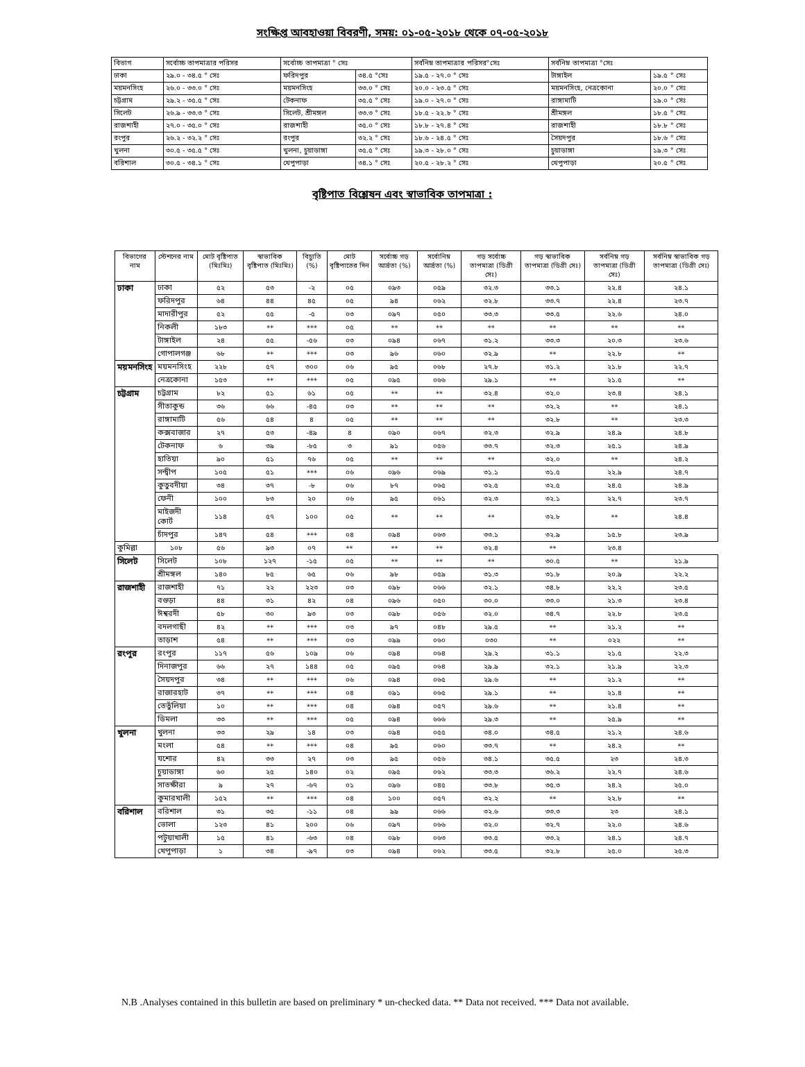সংক্ষিপ্ত আবহাওয়া বিবরণী, সময়: ০১-০৫-২০১৮ থেকে ০৭-০৫-২০১৮
| বিভাগ | সর্বোচ্চ তাপমাত্রার পরিসর | সর্বোচ্চ তাপমাত্রা ° সেঃ | | সর্বনিম্ন তাপমাত্রার পরিসর°সেঃ | সর্বনিম্ন তাপমাত্রা °সেঃ | |
| --- | --- | --- | --- | --- | --- | --- |
| ঢাকা | ২৯.০ - ৩৪.৫ ° সেঃ | ফরিদপুর | ৩৪.৫ °সেঃ | ১৯.৫ - ২৭.০ ° সেঃ | টাঙ্গাইল | ১৯.৫ ° সেঃ |
| ময়মনসিংহ | ২৬.০ - ৩৩.০ ° সেঃ | ময়মনসিংহ | ৩৩.০ ° সেঃ | ২০.০ - ২৩.৫ ° সেঃ | ময়মনসিংহ, নেত্রকোনা | ২০.০ ° সেঃ |
| চট্টগ্রাম | ২৯.২ - ৩৫.৫ ° সেঃ | টেকনাফ | ৩৫.৫ ° সেঃ | ১৯.০ - ২৭.০ ° সেঃ | রাঙ্গামাটি | ১৯.০ ° সেঃ |
| সিলেট | ২৬.৯ - ৩৩.৩ ° সেঃ | সিলেট, শ্রীমঙ্গল | ৩৩.৩ ° সেঃ | ১৮.৫ - ২২.৮ ° সেঃ | শ্রীমঙ্গল | ১৮.৫ ° সেঃ |
| রাজশাহী | ২৭.০ - ৩৫.০ ° সেঃ | রাজশাহী | ৩৫.০ ° সেঃ | ১৮.৮ - ২৭.৪ ° সেঃ | রাজশাহী | ১৮.৮ ° সেঃ |
| রংপুর | ২৬.২ - ৩২.২ ° সেঃ | রংপুর | ৩২.২ ° সেঃ | ১৮.৬ - ২৪.৫ ° সেঃ | সৈয়দপুর | ১৮.৬ ° সেঃ |
| খুলনা | ৩০.৫ - ৩৫.৫ ° সেঃ | খুলনা, চুয়াডাঙ্গা | ৩৫.৫ ° সেঃ | ১৯.৩ - ২৮.০ ° সেঃ | চুয়াডাঙ্গা | ১৯.৩ ° সেঃ |
| বরিশাল | ৩০.৫ - ৩৪.১ ° সেঃ | খেপুপাড়া | ৩৪.১ ° সেঃ | ২০.৫ - ২৮.২ ° সেঃ | খেপুপাড়া | ২০.৫ ° সেঃ |
বৃষ্টিপাত বিশ্লেষন এবং স্বাভাবিক তাপমাত্রা :
| বিভাগের নাম | স্টেশনের নাম | মোট বৃষ্টিপাত (মিঃমিঃ) | স্বাভাবিক বৃষ্টিপাত (মিঃমিঃ) | বিচ্যুতি (%) | মোট বৃষ্টিপাতের দিন | সর্বোচ্চ গড় আর্দ্রতা (%) | সর্বোনিম্ন আর্দ্রতা (%) | গড় সর্বোচ্চ তাপমাত্রা (ডিগ্রী সেঃ) | গড় স্বাভাবিক তাপমাত্রা (ডিগ্রী সেঃ) | সর্বনিম্ন গড় তাপমাত্রা (ডিগ্রী সেঃ) | সর্বনিম্ন স্বাভাবিক গড় তাপমাত্রা (ডিগ্রী সেঃ) |
| --- | --- | --- | --- | --- | --- | --- | --- | --- | --- | --- | --- |
| ঢাকা | ঢাকা | ৫২ | ৫৩ | -২ | ০৫ | ০৯৩ | ০৫৯ | ৩২.৩ | ৩৩.১ | ২২.৪ | ২৪.১ |
| | ফরিদপুর | ৬৪ | ৪৪ | ৪৫ | ০৫ | ৯৪ | ০৬২ | ৩২.৮ | ৩৩.৭ | ২২.৪ | ২৩.৭ |
| | মাদারীপুর | ৫২ | ৫৫ | -৫ | ০৩ | ০৯৭ | ০৫০ | ৩৩.৩ | ৩৩.৫ | ২২.৬ | ২৪.০ |
| | নিকলী | ১৮৩ | ** | *** | ০৫ | ** | ** | ** | ** | ** | ** |
| | টাঙ্গাইল | ২৪ | ৫৫ | -৫৬ | ০৩ | ০৯৪ | ০৬৭ | ৩১.২ | ৩৩.৩ | ২০.৩ | ২৩.৬ |
| | গোপালগঞ্জ | ৬৮ | ** | *** | ০৩ | ৯৬ | ০৬০ | ৩২.৯ | ** | ২২.৮ | ** |
| ময়মনসিংহ | ময়মনসিংহ | ২২৮ | ৫৭ | ৩০০ | ০৬ | ৯৫ | ০৬৮ | ২৭.৮ | ৩১.২ | ২১.৮ | ২২.৭ |
| | নেত্রকোনা | ১৫৩ | ** | *** | ০৫ | ০৯৫ | ০৬৬ | ২৯.১ | ** | ২১.৫ | ** |
| চট্টগ্রাম | চট্টগ্রাম | ৮২ | ৫১ | ৬১ | ০৫ | ** | ** | ৩২.৪ | ৩২.০ | ২৩.৪ | ২৪.১ |
| | সীতাকুন্ড | ৩৬ | ৬৬ | -৪৫ | ০৩ | ** | ** | ** | ৩২.২ | ** | ২৪.১ |
| | রাঙ্গামাটি | ৫৬ | ৫৪ | ৪ | ০৫ | ** | ** | ** | ৩২.৮ | ** | ২৩.৩ |
| | কক্সবাজার | ২৭ | ৫৩ | -৪৯ | ৪ | ০৯০ | ০৬৭ | ৩২.৩ | ৩২.৯ | ২৪.৯ | ২৪.৮ |
| | টেকনাফ | ৬ | ৩৯ | -৮৫ | ৩ | ৯১ | ০৫৬ | ৩৩.৭ | ৩২.৩ | ২৫.১ | ২৪.৯ |
| | হাতিয়া | ৯০ | ৫১ | ৭৬ | ০৫ | ** | ** | ** | ৩২.০ | ** | ২৪.২ |
| | সন্দ্বীপ | ১০৫ | ৫১ | *** | ০৬ | ০৯৬ | ০৬৯ | ৩১.১ | ৩১.৫ | ২২.৯ | ২৪.৭ |
| | কুতুবদীয়া | ৩৪ | ৩৭ | -৮ | ০৬ | ৮৭ | ০৬৫ | ৩২.৫ | ৩২.৫ | ২৪.৫ | ২৪.৯ |
| | ফেনী | ১০০ | ৮৩ | ২০ | ০৬ | ৯৫ | ০৬১ | ৩২.৩ | ৩২.১ | ২২.৭ | ২৩.৭ |
| | মাইজদী কোর্ট | ১১৪ | ৫৭ | ১০০ | ০৫ | ** | ** | ** | ৩২.৮ | ** | ২৪.৪ |
| | চাঁদপুর | ১৪৭ | ৫৪ | *** | ০৪ | ০৯৪ | ০৬৩ | ৩৩.১ | ৩২.৯ | ১৫.৮ | ২৩.৯ |
| কুমিল্লা | ১০৮ | ৫৬ | ৯৩ | ০৭ | ** | ** | ** | ৩২.৪ | ** | ২৩.৪ | |
| সিলেট | সিলেট | ১০৮ | ১২৭ | -১৫ | ০৫ | ** | ** | ** | ৩০.৫ | ** | ২১.৯ |
| | শ্রীমঙ্গল | ১৪০ | ৮৫ | ৬৫ | ০৬ | ৯৮ | ০৫৯ | ৩১.৩ | ৩১.৮ | ২০.৯ | ২২.২ |
| রাজশাহী | রাজশাহী | ৭১ | ২২ | ২২৩ | ০৩ | ০৯৮ | ০৬৬ | ৩২.১ | ৩৪.৮ | ২২.২ | ২৩.৫ |
| | বগুড়া | ৪৪ | ৩১ | ৪২ | ০৪ | ০৯৬ | ০৫০ | ৩০.০ | ৩৩.০ | ২১.৩ | ২৩.৪ |
| | ঈশ্বরদী | ৫৮ | ৩০ | ৯৩ | ০৩ | ০৯৮ | ০৫৬ | ৩২.০ | ৩৪.৭ | ২২.৮ | ২৩.৫ |
| | বদলগাছী | ৪২ | ** | *** | ০৩ | ৯৭ | ০৪৮ | ২৯.৫ | ** | ২১.২ | ** |
| | তাড়াশ | ৫৪ | ** | *** | ০৩ | ০৯৯ | ০৬০ | ০৩০ | ** | ০২২ | ** |
| রংপুর | রংপুর | ১১৭ | ৫৬ | ১০৯ | ০৬ | ০৯৪ | ০৬৪ | ২৯.২ | ৩১.১ | ২১.৫ | ২২.৩ |
| | দিনাজপুর | ৬৬ | ২৭ | ১৪৪ | ০৫ | ০৯৫ | ০৬৪ | ২৯.৯ | ৩২.১ | ২১.৯ | ২২.৩ |
| | সৈয়দপুর | ৩৪ | ** | *** | ০৬ | ০৯৪ | ০৬৫ | ২৯.৬ | ** | ২১.২ | ** |
| | রাজারহাট | ৩৭ | ** | *** | ০৪ | ০৯১ | ০৬৫ | ২৯.১ | ** | ২১.৪ | ** |
| | তেতুঁলিয়া | ১০ | ** | *** | ০৪ | ০৯৪ | ০৫৭ | ২৯.৬ | ** | ২১.৪ | ** |
| | ডিমলা | ৩৩ | ** | *** | ০৫ | ০৯৪ | ৬৬৬ | ২৯.৩ | ** | ২৫.৯ | ** |
| খুলনা | খুলনা | ৩৩ | ২৯ | ১৪ | ০৩ | ০৯৪ | ০৫৫ | ৩৪.০ | ৩৪.৫ | ২১.২ | ২৪.৬ |
| | মংলা | ৫৪ | ** | *** | ০৪ | ৯৫ | ০৬০ | ৩৩.৭ | ** | ২৪.২ | ** |
| | যশোর | ৪২ | ৩৩ | ২৭ | ০৩ | ৯৫ | ০৫৬ | ৩৪.১ | ৩৫.৫ | ২৩ | ২৪.৩ |
| | চুয়াডাঙ্গা | ৬০ | ২৫ | ১৪০ | ০২ | ০৯৫ | ০৬২ | ৩৩.৩ | ৩৬.২ | ২২.৭ | ২৪.৬ |
| | সাতক্ষীরা | ৯ | ২৭ | -৬৭ | ০১ | ০৯৬ | ০৪৫ | ৩৩.৮ | ৩৫.৩ | ২৪.২ | ২৫.০ |
| | কুমারখালী | ১৫২ | ** | *** | ০৪ | ১০০ | ০৫৭ | ৩২.২ | ** | ২২.৮ | ** |
| বরিশাল | বরিশাল | ৩১ | ৩৫ | -১১ | ০৪ | ৯৯ | ০৬৬ | ৩২.৬ | ৩৩.৩ | ২৩ | ২৪.১ |
| | ভোলা | ১২৩ | ৪১ | ২০০ | ০৬ | ০৯৭ | ০৬৬ | ৩২.০ | ৩২.৭ | ২২.০ | ২৪.৬ |
| | পটুয়াখালী | ১৫ | ৪১ | -৬৩ | ০৪ | ০৯৮ | ০৬৩ | ৩৩.৫ | ৩৩.২ | ২৪.১ | ২৪.৭ |
| | খেপুপাড়া | ১ | ৩৪ | -৯৭ | ০৩ | ০৯৪ | ০৬২ | ৩৩.৫ | ৩২.৮ | ২৫.০ | ২৫.৩ |
N.B .Analyses contained in this bulletin are based on preliminary * un-checked data. ** Data not received. *** Data not available.